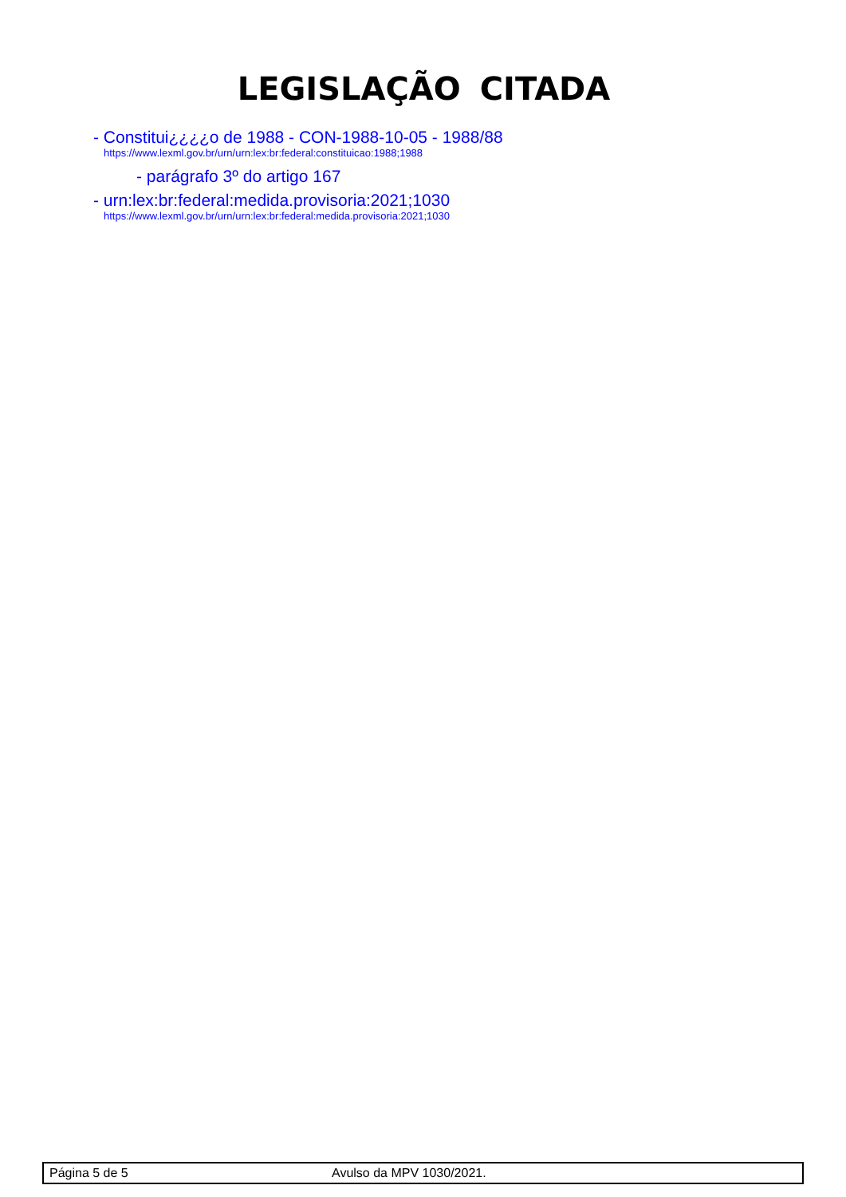LEGISLAÇÃO CITADA
- Constitui¿¿¿¿o de 1988 - CON-1988-10-05 - 1988/88
https://www.lexml.gov.br/urn/urn:lex:br:federal:constituicao:1988;1988
- parágrafo 3º do artigo 167
- urn:lex:br:federal:medida.provisoria:2021;1030
https://www.lexml.gov.br/urn/urn:lex:br:federal:medida.provisoria:2021;1030
Página 5 de 5 Avulso da MPV 1030/2021.